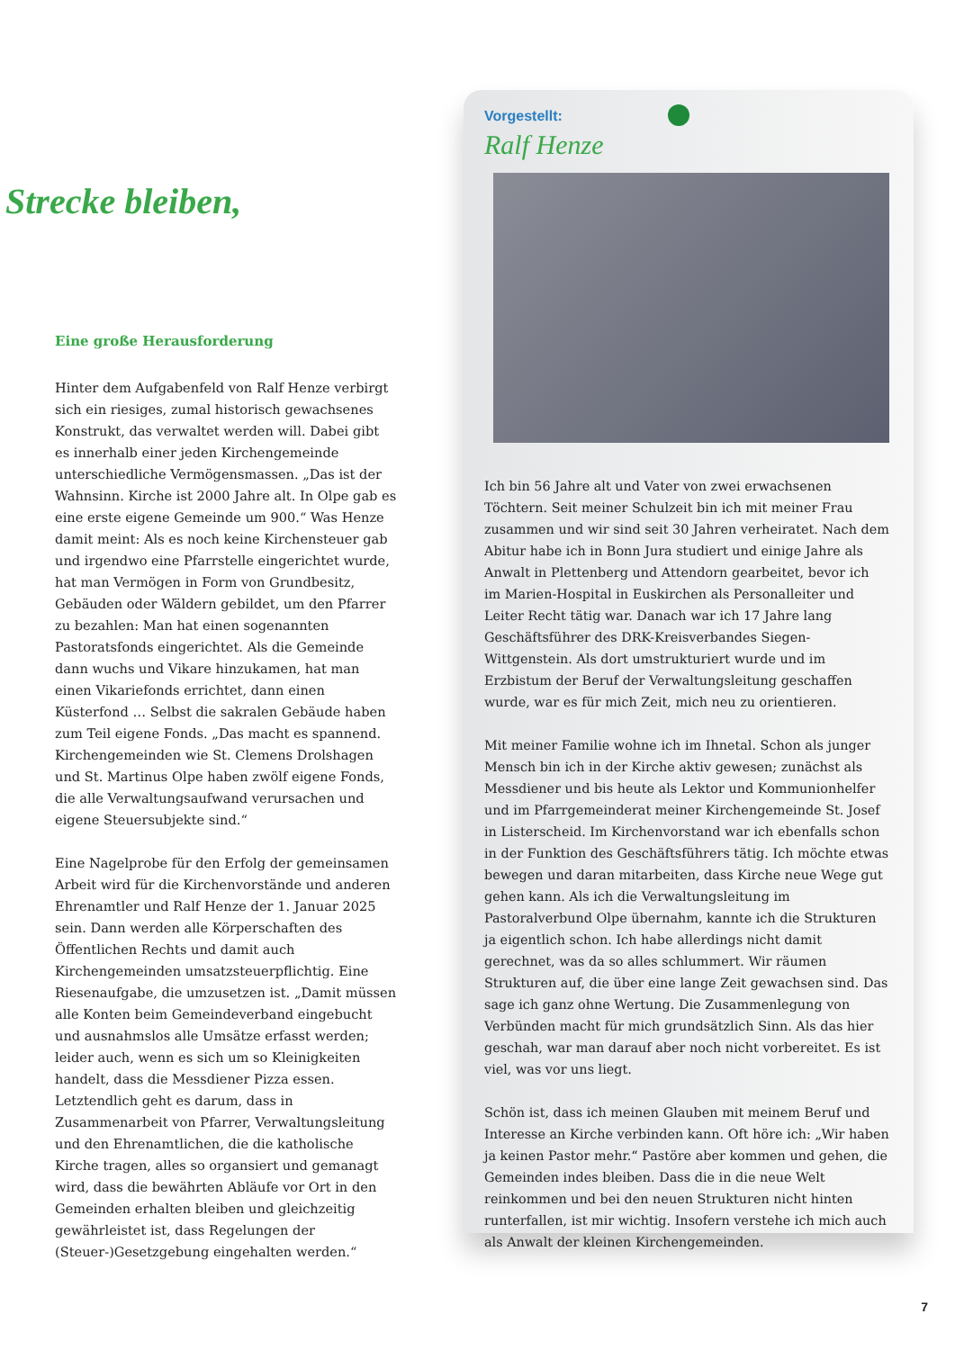Strecke bleiben,
Eine große Herausforderung
Hinter dem Aufgabenfeld von Ralf Henze verbirgt sich ein riesiges, zumal historisch gewachsenes Konstrukt, das verwaltet werden will. Dabei gibt es innerhalb einer jeden Kirchengemeinde unterschiedliche Vermögensmassen. „Das ist der Wahnsinn. Kirche ist 2000 Jahre alt. In Olpe gab es eine erste eigene Gemeinde um 900.“ Was Henze damit meint: Als es noch keine Kirchensteuer gab und irgendwo eine Pfarrstelle eingerichtet wurde, hat man Vermögen in Form von Grundbesitz, Gebäuden oder Wäldern gebildet, um den Pfarrer zu bezahlen: Man hat einen sogenannten Pastoratsfonds eingerichtet. Als die Gemeinde dann wuchs und Vikare hinzukamen, hat man einen Vikariefonds errichtet, dann einen Küsterfond … Selbst die sakralen Gebäude haben zum Teil eigene Fonds. „Das macht es spannend. Kirchengemeinden wie St. Clemens Drolshagen und St. Martinus Olpe haben zwölf eigene Fonds, die alle Verwaltungsaufwand verursachen und eigene Steuersubjekte sind.“
Eine Nagelprobe für den Erfolg der gemeinsamen Arbeit wird für die Kirchenvorstände und anderen Ehrenamtler und Ralf Henze der 1. Januar 2025 sein. Dann werden alle Körperschaften des Öffentlichen Rechts und damit auch Kirchengemeinden umsatzsteuerpflichtig. Eine Riesenaufgabe, die umzusetzen ist. „Damit müssen alle Konten beim Gemeindeverband eingebucht und ausnahmslos alle Umsätze erfasst werden; leider auch, wenn es sich um so Kleinigkeiten handelt, dass die Messdiener Pizza essen. Letztendlich geht es darum, dass in Zusammenarbeit von Pfarrer, Verwaltungsleitung und den Ehrenamtlichen, die die katholische Kirche tragen, alles so organsiert und gemanagt wird, dass die bewährten Abläufe vor Ort in den Gemeinden erhalten bleiben und gleichzeitig gewährleistet ist, dass Regelungen der (Steuer-)Gesetzgebung eingehalten werden.“
Vorgestellt:
Ralf Henze
Ich bin 56 Jahre alt und Vater von zwei erwachsenen Töchtern. Seit meiner Schulzeit bin ich mit meiner Frau zusammen und wir sind seit 30 Jahren verheiratet. Nach dem Abitur habe ich in Bonn Jura studiert und einige Jahre als Anwalt in Plettenberg und Attendorn gearbeitet, bevor ich im Marien-Hospital in Euskirchen als Personalleiter und Leiter Recht tätig war. Danach war ich 17 Jahre lang Geschäftsführer des DRK-Kreisverbandes Siegen-Wittgenstein. Als dort umstrukturiert wurde und im Erzbistum der Beruf der Verwaltungsleitung geschaffen wurde, war es für mich Zeit, mich neu zu orientieren.
Mit meiner Familie wohne ich im Ihnetal. Schon als junger Mensch bin ich in der Kirche aktiv gewesen; zunächst als Messdiener und bis heute als Lektor und Kommunionhelfer und im Pfarrgemeinderat meiner Kirchengemeinde St. Josef in Listerscheid. Im Kirchenvorstand war ich ebenfalls schon in der Funktion des Geschäftsführers tätig. Ich möchte etwas bewegen und daran mitarbeiten, dass Kirche neue Wege gut gehen kann. Als ich die Verwaltungsleitung im Pastoralverbund Olpe übernahm, kannte ich die Strukturen ja eigentlich schon. Ich habe allerdings nicht damit gerechnet, was da so alles schlummert. Wir räumen Strukturen auf, die über eine lange Zeit gewachsen sind. Das sage ich ganz ohne Wertung. Die Zusammenlegung von Verbünden macht für mich grundsätzlich Sinn. Als das hier geschah, war man darauf aber noch nicht vorbereitet. Es ist viel, was vor uns liegt.
Schön ist, dass ich meinen Glauben mit meinem Beruf und Interesse an Kirche verbinden kann. Oft höre ich: „Wir haben ja keinen Pastor mehr.“ Pastöre aber kommen und gehen, die Gemeinden indes bleiben. Dass die in die neue Welt reinkommen und bei den neuen Strukturen nicht hinten runterfallen, ist mir wichtig. Insofern verstehe ich mich auch als Anwalt der kleinen Kirchengemeinden.
7